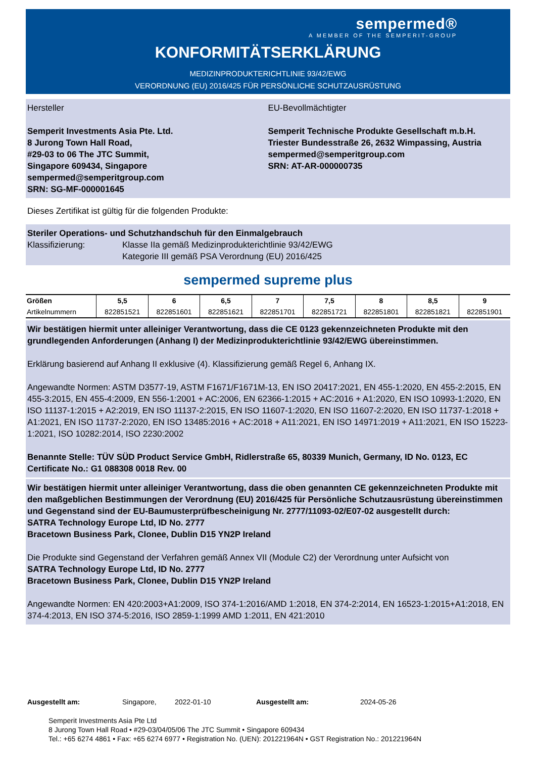sempermed®
A MEMBER OF THE SEMPERIT-GROUP
KONFORMITÄTSERKLÄRUNG
MEDIZINPRODUKTERICHTLINIE 93/42/EWG
VERORDNUNG (EU) 2016/425 FÜR PERSÖNLICHE SCHUTZAUSRÜSTUNG
Hersteller
Semperit Investments Asia Pte. Ltd.
8 Jurong Town Hall Road,
#29-03 to 06 The JTC Summit,
Singapore 609434, Singapore
sempermed@semperitgroup.com
SRN: SG-MF-000001645
EU-Bevollmächtigter
Semperit Technische Produkte Gesellschaft m.b.H.
Triester Bundesstraße 26, 2632 Wimpassing, Austria
sempermed@semperitgroup.com
SRN: AT-AR-000000735
Dieses Zertifikat ist gültig für die folgenden Produkte:
Steriler Operations- und Schutzhandschuh für den Einmalgebrauch
Klassifizierung: Klasse IIa gemäß Medizinprodukterichtlinie 93/42/EWG
Kategorie III gemäß PSA Verordnung (EU) 2016/425
sempermed supreme plus
| Größen | 5,5 | 6 | 6,5 | 7 | 7,5 | 8 | 8,5 | 9 |
| --- | --- | --- | --- | --- | --- | --- | --- | --- |
| Artikelnummern | 822851521 | 822851601 | 822851621 | 822851701 | 822851721 | 822851801 | 822851821 | 822851901 |
Wir bestätigen hiermit unter alleiniger Verantwortung, dass die CE 0123 gekennzeichneten Produkte mit den grundlegenden Anforderungen (Anhang I) der Medizinprodukterichtlinie 93/42/EWG übereinstimmen.
Erklärung basierend auf Anhang II exklusive (4). Klassifizierung gemäß Regel 6, Anhang IX.
Angewandte Normen: ASTM D3577-19, ASTM F1671/F1671M-13, EN ISO 20417:2021, EN 455-1:2020, EN 455-2:2015, EN 455-3:2015, EN 455-4:2009, EN 556-1:2001 + AC:2006, EN 62366-1:2015 + AC:2016 + A1:2020, EN ISO 10993-1:2020, EN ISO 11137-1:2015 + A2:2019, EN ISO 11137-2:2015, EN ISO 11607-1:2020, EN ISO 11607-2:2020, EN ISO 11737-1:2018 + A1:2021, EN ISO 11737-2:2020, EN ISO 13485:2016 + AC:2018 + A11:2021, EN ISO 14971:2019 + A11:2021, EN ISO 15223-1:2021, ISO 10282:2014, ISO 2230:2002
Benannte Stelle: TÜV SÜD Product Service GmbH, Ridlerstraße 65, 80339 Munich, Germany, ID No. 0123, EC Certificate No.: G1 088308 0018 Rev. 00
Wir bestätigen hiermit unter alleiniger Verantwortung, dass die oben genannten CE gekennzeichneten Produkte mit den maßgeblichen Bestimmungen der Verordnung (EU) 2016/425 für Persönliche Schutzausrüstung übereinstimmen und Gegenstand sind der EU-Baumusterprüfbescheinigung Nr. 2777/11093-02/E07-02 ausgestellt durch:
SATRA Technology Europe Ltd, ID No. 2777
Bracetown Business Park, Clonee, Dublin D15 YN2P Ireland
Die Produkte sind Gegenstand der Verfahren gemäß Annex VII (Module C2) der Verordnung unter Aufsicht von
SATRA Technology Europe Ltd, ID No. 2777
Bracetown Business Park, Clonee, Dublin D15 YN2P Ireland
Angewandte Normen: EN 420:2003+A1:2009, ISO 374-1:2016/AMD 1:2018, EN 374-2:2014, EN 16523-1:2015+A1:2018, EN 374-4:2013, EN ISO 374-5:2016, ISO 2859-1:1999 AMD 1:2011, EN 421:2010
Ausgestellt am: Singapore, 2022-01-10 Ausgestellt am: 2024-05-26
Semperit Investments Asia Pte Ltd
8 Jurong Town Hall Road • #29-03/04/05/06 The JTC Summit • Singapore 609434
Tel.: +65 6274 4861 • Fax: +65 6274 6977 • Registration No. (UEN): 201221964N • GST Registration No.: 201221964N